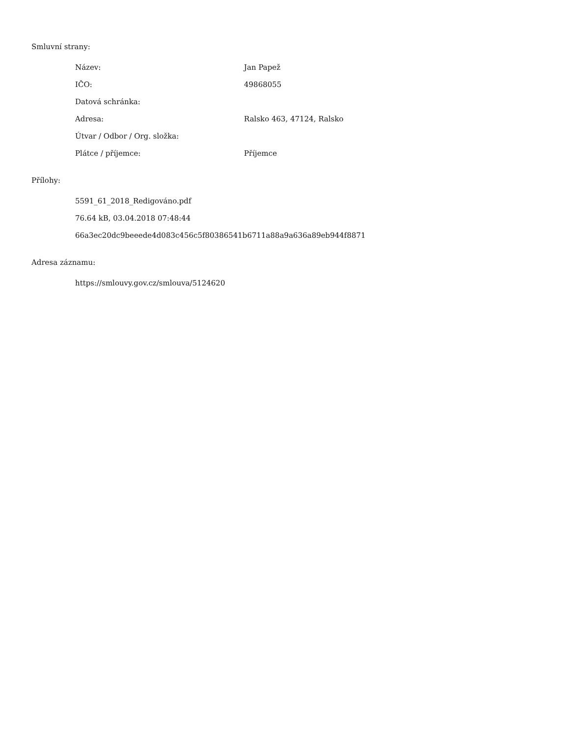Smluvní strany:
| Název: | Jan Papež |
| IČO: | 49868055 |
| Datová schránka: | |
| Adresa: | Ralsko 463, 47124, Ralsko |
| Útvar / Odbor / Org. složka: | |
| Plátce / příjemce: | Příjemce |
Přílohy:
5591_61_2018_Redigováno.pdf
76.64 kB, 03.04.2018 07:48:44
66a3ec20dc9beeede4d083c456c5f80386541b6711a88a9a636a89eb944f8871
Adresa záznamu:
https://smlouvy.gov.cz/smlouva/5124620